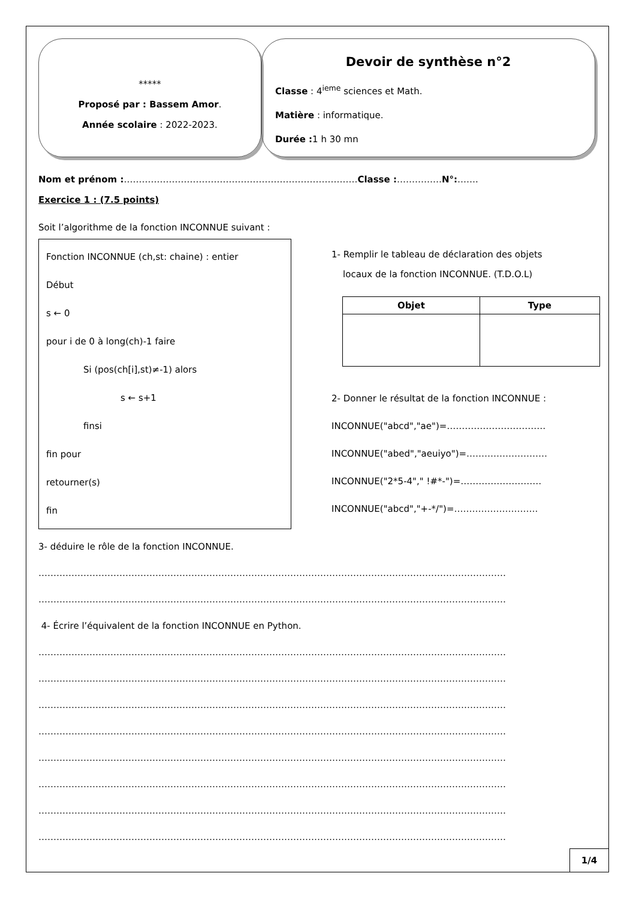*****
Proposé par : Bassem Amor.
Année scolaire : 2022-2023.
Devoir de synthèse n°2
Classe : 4<sup>ieme</sup> sciences et Math.
Matière : informatique.
Durée : 1 h 30 mn
Nom et prénom :……………………………………………………………………Classe :……………N°:…….
Exercice 1 : (7.5 points)
Soit l’algorithme de la fonction INCONNUE suivant :
Fonction INCONNUE (ch,st: chaine) : entier
Début
s ← 0
pour i de 0 à long(ch)-1 faire
Si (pos(ch[i],st)≠-1) alors
s ← s+1
finsi
fin pour
retourner(s)
fin
1- Remplir le tableau de déclaration des objets
locaux de la fonction INCONNUE. (T.D.O.L)
| Objet | Type |
| --- | --- |
2- Donner le résultat de la fonction INCONNUE :
INCONNUE("abcd","ae")=……………………………
INCONNUE("abed","aeuiyo")=………………………
INCONNUE("2*5-4"," !#*-")=………………………
INCONNUE("abcd","+-*/")=……………………….
3- déduire le rôle de la fonction INCONNUE.
…………………………………………………………………………………………………………………………………………
…………………………………………………………………………………………………………………………………………
4- Écrire l’équivalent de la fonction INCONNUE en Python.
…………………………………………………………………………………………………………………………………………
…………………………………………………………………………………………………………………………………………
…………………………………………………………………………………………………………………………………………
…………………………………………………………………………………………………………………………………………
…………………………………………………………………………………………………………………………………………
…………………………………………………………………………………………………………………………………………
…………………………………………………………………………………………………………………………………………
…………………………………………………………………………………………………………………………………………
1/4